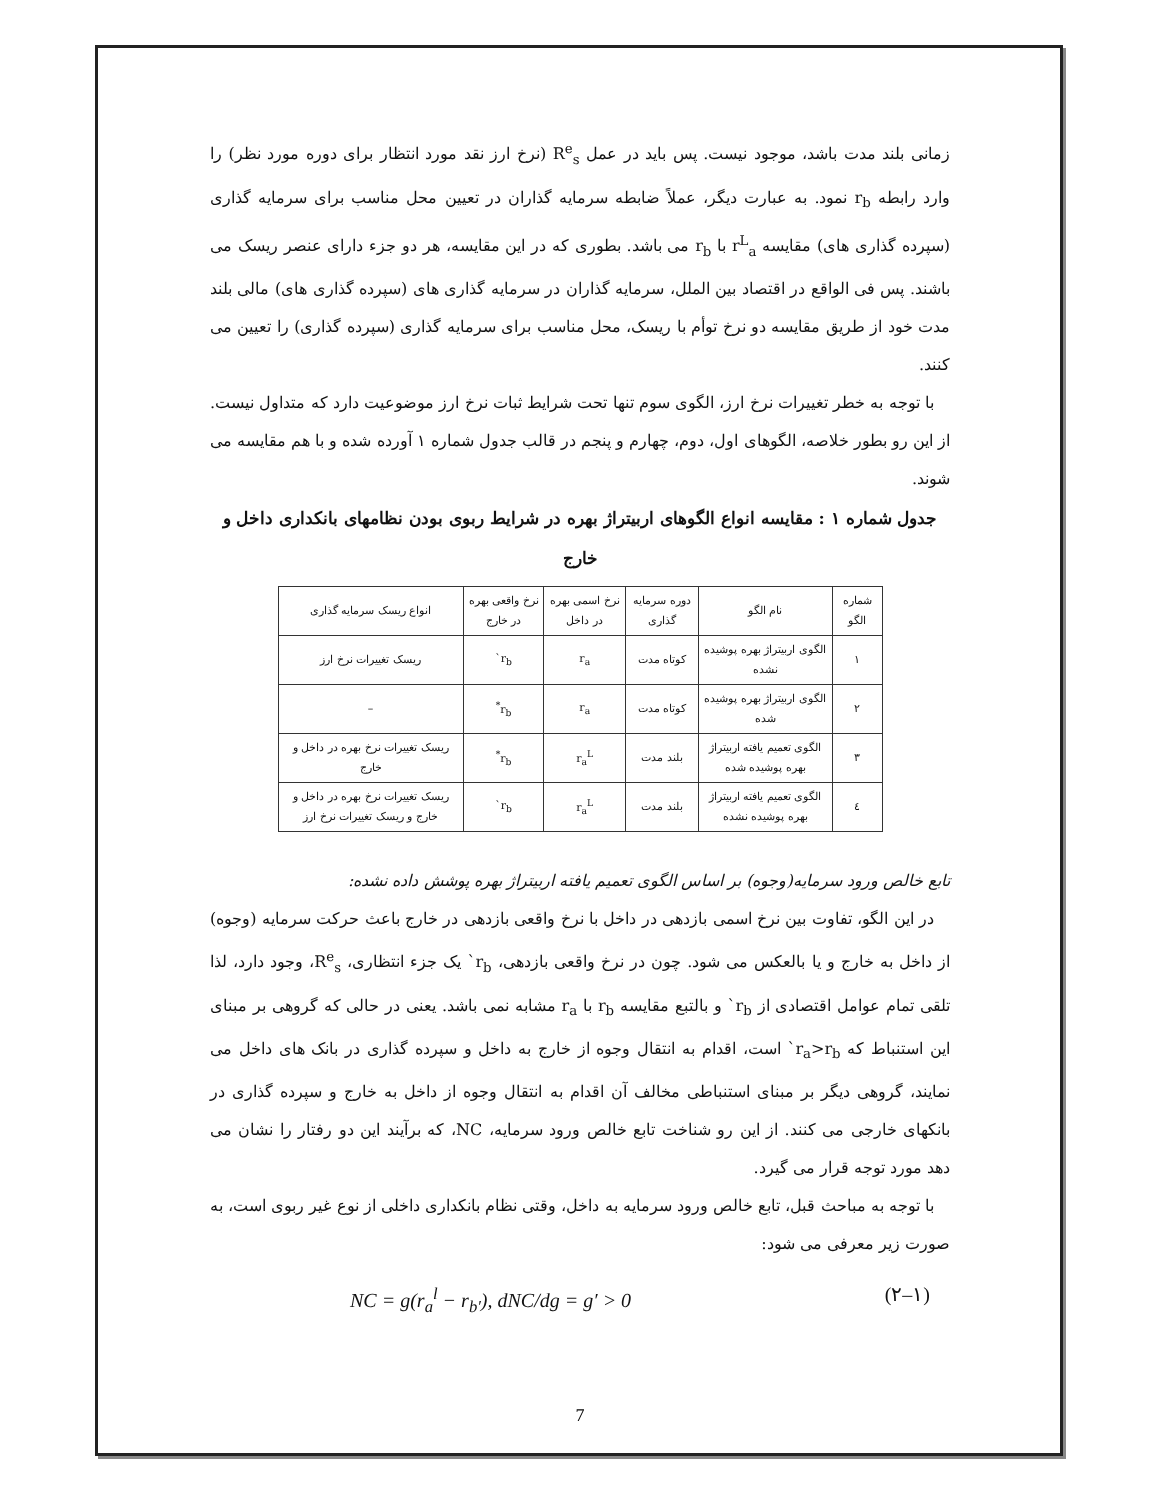زمانی بلند مدت باشد، موجود نیست. پس باید در عمل R<sup>e</sup><sub>s</sub> (نرخ ارز نقد مورد انتظار برای دوره مورد نظر) را وارد رابطه r<sub>b</sub> نمود. به عبارت دیگر، عملاً ضابطه سرمایه گذاران در تعیین محل مناسب برای سرمایه گذاری (سپرده گذاری های) مقایسه r<sup>L</sup><sub>a</sub> با r<sub>b</sub> می باشد. بطوری که در این مقایسه، هر دو جزء دارای عنصر ریسک می باشند. پس فی الواقع در اقتصاد بین الملل، سرمایه گذاران در سرمایه گذاری های (سپرده گذاری های) مالی بلند مدت خود از طریق مقایسه دو نرخ توأم با ریسک، محل مناسب برای سرمایه گذاری (سپرده گذاری) را تعیین می کنند.
با توجه به خطر تغییرات نرخ ارز، الگوی سوم تنها تحت شرایط ثبات نرخ ارز موضوعیت دارد که متداول نیست. از این رو بطور خلاصه، الگوهای اول، دوم، چهارم و پنجم در قالب جدول شماره ۱ آورده شده و با هم مقایسه می شوند.
جدول شماره ۱ : مقایسه انواع الگوهای اربیتراژ بهره در شرایط ربوی بودن نظامهای بانکداری داخل و خارج
| شماره الگو | نام الگو | دوره سرمایه گذاری | نرخ اسمی بهره در داخل | نرخ واقعی بهره در خارج | انواع ریسک سرمایه گذاری |
| ۱ | الگوی اربیتراژ بهره پوشیده نشده | کوتاه مدت | r<sub>a</sub> | r<sub>b</sub>` | ریسک تغییرات نرخ ارز |
| ۲ | الگوی اربیتراژ بهره پوشیده شده | کوتاه مدت | r<sub>a</sub> | r<sub>b</sub><sup>*</sup> | – |
| ۳ | الگوی تعمیم یافته اربیتراژ بهره پوشیده شده | بلند مدت | r<sub>a</sub><sup>L</sup> | r<sub>b</sub><sup>*</sup> | ریسک تغییرات نرخ بهره در داخل و خارج |
| ٤ | الگوی تعمیم یافته اربیتراژ بهره پوشیده نشده | بلند مدت | r<sub>a</sub><sup>L</sup> | r<sub>b</sub>` | ریسک تغییرات نرخ بهره در داخل و خارج و ریسک تغییرات نرخ ارز |
تابع خالص ورود سرمایه(وجوه) بر اساس الگوی تعمیم یافته اربیتراژ بهره پوشش داده نشده:
در این الگو، تفاوت بین نرخ اسمی بازدهی در داخل با نرخ واقعی بازدهی در خارج باعث حرکت سرمایه (وجوه) از داخل به خارج و یا بالعکس می شود. چون در نرخ واقعی بازدهی، r<sub>b</sub>` یک جزء انتظاری، R<sup>e</sup><sub>s</sub>، وجود دارد، لذا تلقی تمام عوامل اقتصادی از r<sub>b</sub>` و بالتبع مقایسه r<sub>b</sub> با r<sub>a</sub> مشابه نمی باشد. یعنی در حالی که گروهی بر مبنای این استنباط که r<sub>a</sub>>r<sub>b</sub>` است، اقدام به انتقال وجوه از خارج به داخل و سپرده گذاری در بانک های داخل می نمایند، گروهی دیگر بر مبنای استنباطی مخالف آن اقدام به انتقال وجوه از داخل به خارج و سپرده گذاری در بانکهای خارجی می کنند. از این رو شناخت تابع خالص ورود سرمایه، NC، که برآیند این دو رفتار را نشان می دهد مورد توجه قرار می گیرد.
با توجه به مباحث قبل، تابع خالص ورود سرمایه به داخل، وقتی نظام بانکداری داخلی از نوع غیر ربوی است، به صورت زیر معرفی می شود:
NC = g(r<sub>a</sub><sup>l</sup> − r<sub>b′</sub>), dNC/dg = g′ > 0 (۲–۱)
7